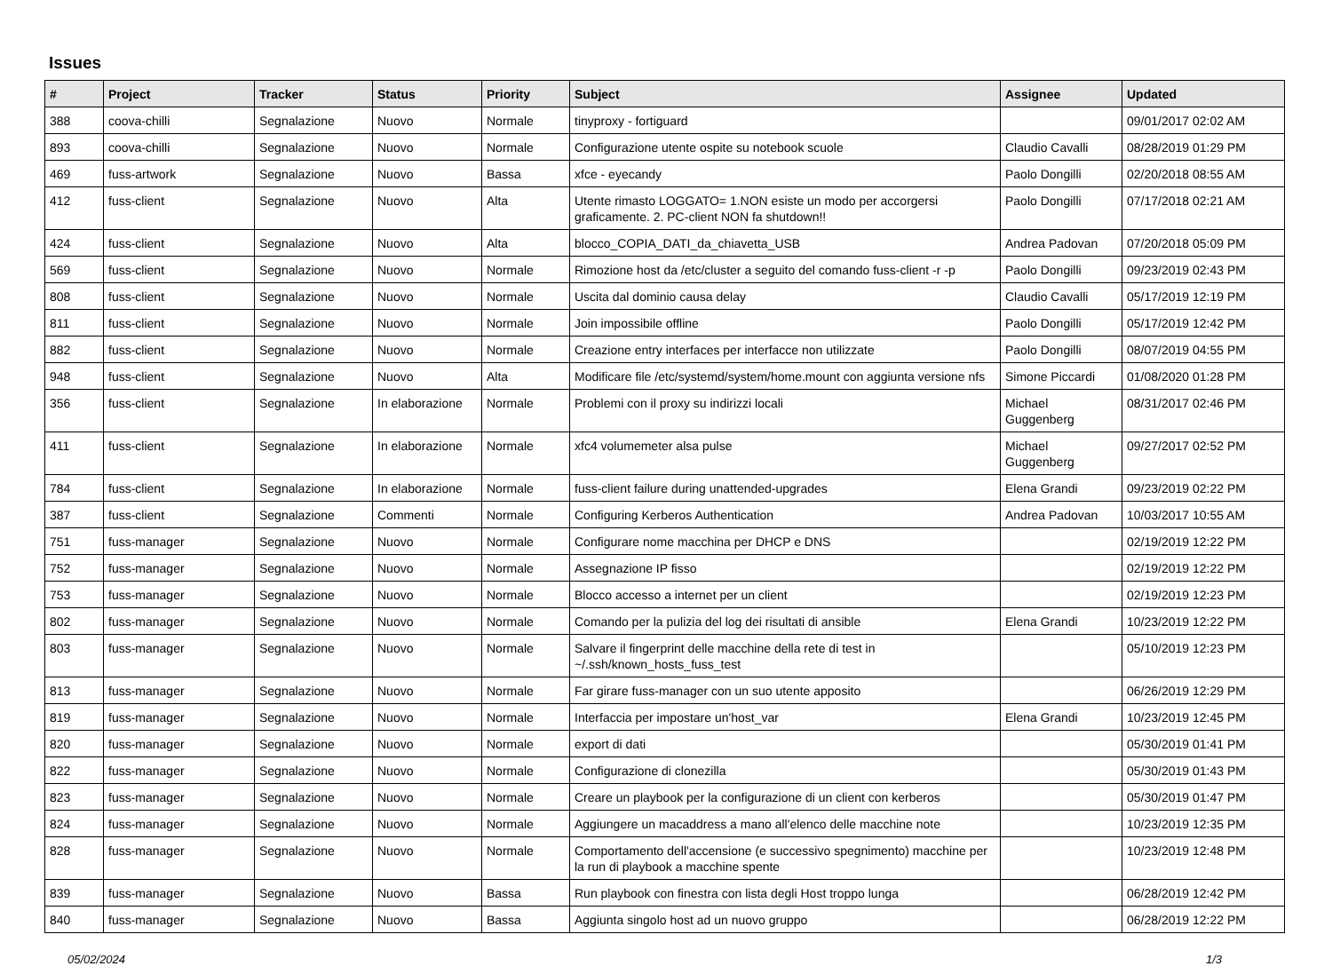Issues
| # | Project | Tracker | Status | Priority | Subject | Assignee | Updated |
| --- | --- | --- | --- | --- | --- | --- | --- |
| 388 | coova-chilli | Segnalazione | Nuovo | Normale | tinyproxy - fortiguard | | 09/01/2017 02:02 AM |
| 893 | coova-chilli | Segnalazione | Nuovo | Normale | Configurazione utente ospite su notebook scuole | Claudio Cavalli | 08/28/2019 01:29 PM |
| 469 | fuss-artwork | Segnalazione | Nuovo | Bassa | xfce - eyecandy | Paolo Dongilli | 02/20/2018 08:55 AM |
| 412 | fuss-client | Segnalazione | Nuovo | Alta | Utente rimasto LOGGATO= 1.NON esiste un modo per accorgersi graficamente. 2. PC-client NON fa shutdown!! | Paolo Dongilli | 07/17/2018 02:21 AM |
| 424 | fuss-client | Segnalazione | Nuovo | Alta | blocco_COPIA_DATI_da_chiavetta_USB | Andrea Padovan | 07/20/2018 05:09 PM |
| 569 | fuss-client | Segnalazione | Nuovo | Normale | Rimozione host da /etc/cluster a seguito del comando fuss-client -r -p | Paolo Dongilli | 09/23/2019 02:43 PM |
| 808 | fuss-client | Segnalazione | Nuovo | Normale | Uscita dal dominio causa delay | Claudio Cavalli | 05/17/2019 12:19 PM |
| 811 | fuss-client | Segnalazione | Nuovo | Normale | Join impossibile offline | Paolo Dongilli | 05/17/2019 12:42 PM |
| 882 | fuss-client | Segnalazione | Nuovo | Normale | Creazione entry interfaces per interfacce non utilizzate | Paolo Dongilli | 08/07/2019 04:55 PM |
| 948 | fuss-client | Segnalazione | Nuovo | Alta | Modificare file /etc/systemd/system/home.mount con aggiunta versione nfs | Simone Piccardi | 01/08/2020 01:28 PM |
| 356 | fuss-client | Segnalazione | In elaborazione | Normale | Problemi con il proxy su indirizzi locali | Michael Guggenberg | 08/31/2017 02:46 PM |
| 411 | fuss-client | Segnalazione | In elaborazione | Normale | xfc4 volumemeter alsa pulse | Michael Guggenberg | 09/27/2017 02:52 PM |
| 784 | fuss-client | Segnalazione | In elaborazione | Normale | fuss-client failure during unattended-upgrades | Elena Grandi | 09/23/2019 02:22 PM |
| 387 | fuss-client | Segnalazione | Commenti | Normale | Configuring Kerberos Authentication | Andrea Padovan | 10/03/2017 10:55 AM |
| 751 | fuss-manager | Segnalazione | Nuovo | Normale | Configurare nome macchina per DHCP e DNS | | 02/19/2019 12:22 PM |
| 752 | fuss-manager | Segnalazione | Nuovo | Normale | Assegnazione IP fisso | | 02/19/2019 12:22 PM |
| 753 | fuss-manager | Segnalazione | Nuovo | Normale | Blocco accesso a internet per un client | | 02/19/2019 12:23 PM |
| 802 | fuss-manager | Segnalazione | Nuovo | Normale | Comando per la pulizia del log dei risultati di ansible | Elena Grandi | 10/23/2019 12:22 PM |
| 803 | fuss-manager | Segnalazione | Nuovo | Normale | Salvare il fingerprint delle macchine della rete di test in ~/.ssh/known_hosts_fuss_test | | 05/10/2019 12:23 PM |
| 813 | fuss-manager | Segnalazione | Nuovo | Normale | Far girare fuss-manager con un suo utente apposito | | 06/26/2019 12:29 PM |
| 819 | fuss-manager | Segnalazione | Nuovo | Normale | Interfaccia per impostare un'host_var | Elena Grandi | 10/23/2019 12:45 PM |
| 820 | fuss-manager | Segnalazione | Nuovo | Normale | export di dati | | 05/30/2019 01:41 PM |
| 822 | fuss-manager | Segnalazione | Nuovo | Normale | Configurazione di clonezilla | | 05/30/2019 01:43 PM |
| 823 | fuss-manager | Segnalazione | Nuovo | Normale | Creare un playbook per la configurazione di un client con kerberos | | 05/30/2019 01:47 PM |
| 824 | fuss-manager | Segnalazione | Nuovo | Normale | Aggiungere un macaddress a mano all'elenco delle macchine note | | 10/23/2019 12:35 PM |
| 828 | fuss-manager | Segnalazione | Nuovo | Normale | Comportamento dell'accensione (e successivo spegnimento) macchine per la run di playbook a macchine spente | | 10/23/2019 12:48 PM |
| 839 | fuss-manager | Segnalazione | Nuovo | Bassa | Run playbook con finestra con lista degli Host troppo lunga | | 06/28/2019 12:42 PM |
| 840 | fuss-manager | Segnalazione | Nuovo | Bassa | Aggiunta singolo host ad un nuovo gruppo | | 06/28/2019 12:22 PM |
05/02/2024 1/3